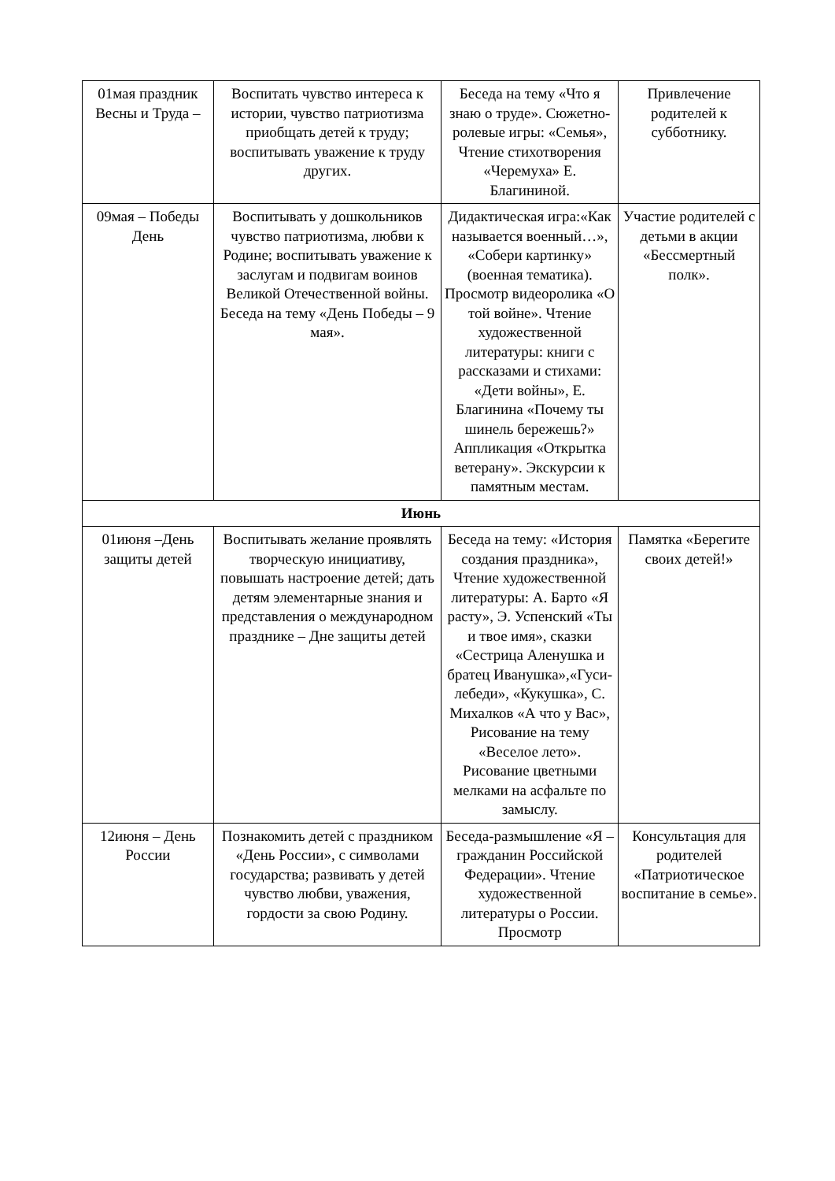| 01мая праздник Весны и Труда – | Воспитать чувство интереса к истории, чувство патриотизма приобщать детей к труду; воспитывать уважение к труду других. | Беседа на тему «Что я знаю о труде». Сюжетно-ролевые игры: «Семья», Чтение стихотворения «Черемуха» Е. Благининой. | Привлечение родителей к субботнику. |
| 09мая – Победы День | Воспитывать у дошкольников чувство патриотизма, любви к Родине; воспитывать уважение к заслугам и подвигам воинов Великой Отечественной войны. Беседа на тему «День Победы – 9 мая». | Дидактическая игра:«Как называется военный…», «Собери картинку» (военная тематика). Просмотр видеоролика «О той войне». Чтение художественной литературы: книги с рассказами и стихами: «Дети войны», Е. Благинина «Почему ты шинель бережешь?» Аппликация «Открытка ветерану». Экскурсии к памятным местам. | Участие родителей с детьми в акции «Бессмертный полк». |
| Июнь | | | |
| 01июня –День защиты детей | Воспитывать желание проявлять творческую инициативу, повышать настроение детей; дать детям элементарные знания и представления о международном празднике – Дне защиты детей | Беседа на тему: «История создания праздника», Чтение художественной литературы: А. Барто «Я расту», Э. Успенский «Ты и твое имя», сказки «Сестрица Аленушка и братец Иванушка»,«Гуси-лебеди», «Кукушка», С. Михалков «А что у Вас», Рисование на тему «Веселое лето». Рисование цветными мелками на асфальте по замыслу. | Памятка «Берегите своих детей!» |
| 12июня – День России | Познакомить детей с праздником «День России», с символами государства; развивать у детей чувство любви, уважения, гордости за свою Родину. | Беседа-размышление «Я – гражданин Российской Федерации». Чтение художественной литературы о России. Просмотр | Консультация для родителей «Патриотическое воспитание в семье». |